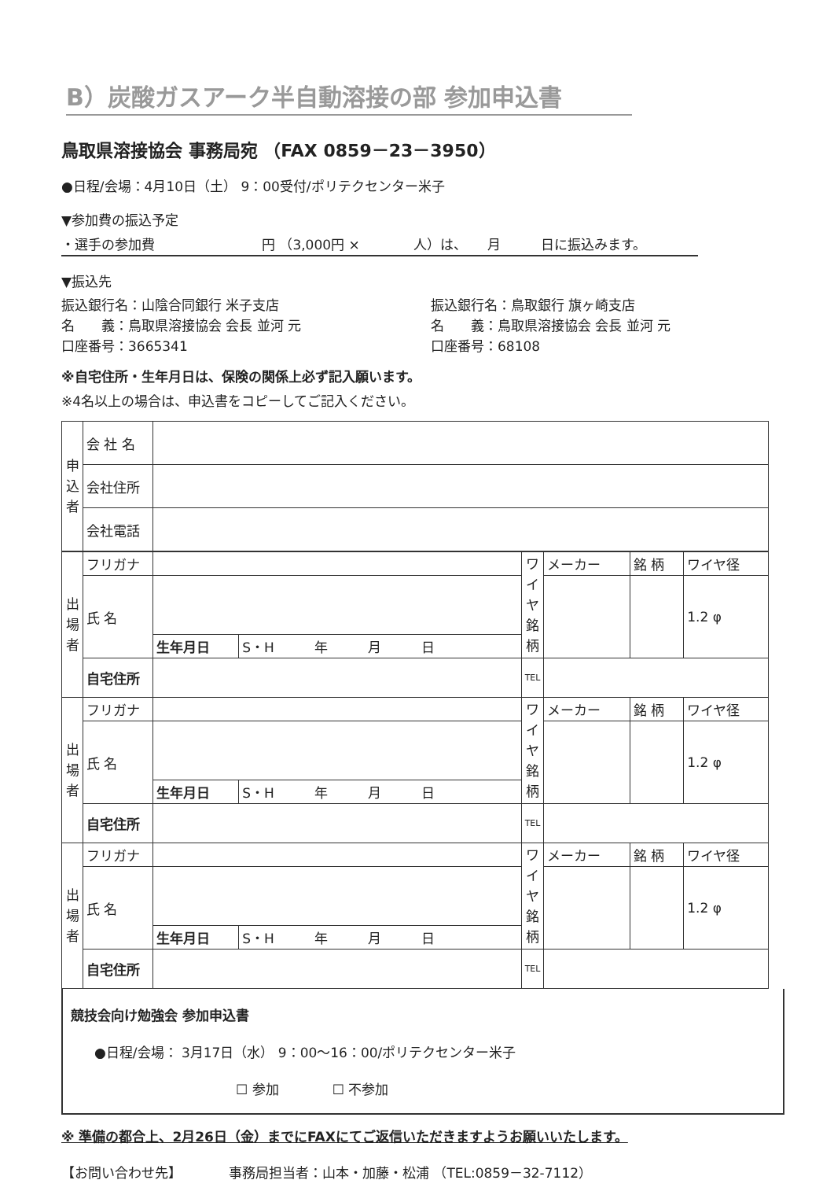B）炭酸ガスアーク半自動溶接の部 参加申込書
鳥取県溶接協会 事務局宛 （FAX 0859－23－3950）
●日程/会場：4月10日（土） 9：00受付/ポリテクセンター米子
▼参加費の振込予定
・選手の参加費　　　　　　　　円 （3,000円 ×　　　　人）は、　　月　　　日に振込みます。
▼振込先
振込銀行名：山陰合同銀行 米子支店
名　　義：鳥取県溶接協会 会長 並河 元
口座番号：3665341
振込銀行名：鳥取銀行 旗ヶ崎支店
名　　義：鳥取県溶接協会 会長 並河 元
口座番号：68108
※自宅住所・生年月日は、保険の関係上必ず記入願います。
※4名以上の場合は、申込書をコピーしてご記入ください。
| 申込者 | 会 社 名 | |
| | 会社住所 | |
| | 会社電話 | |
| 出場者 | フリガナ | | | ワイヤ銘柄 | メーカー | 銘 柄 | ワイヤ径 |
| | 氏 名 | | | | | | 1.2 φ |
| | | 生年月日 | S・H 年 月 日 | | | | |
| | 自宅住所 | | | TEL | | | |
| 出場者 | フリガナ | | | ワイヤ銘柄 | メーカー | 銘 柄 | ワイヤ径 |
| | 氏 名 | | | | | | 1.2 φ |
| | | 生年月日 | S・H 年 月 日 | | | | |
| | 自宅住所 | | | TEL | | | |
| 出場者 | フリガナ | | | ワイヤ銘柄 | メーカー | 銘 柄 | ワイヤ径 |
| | 氏 名 | | | | | | 1.2 φ |
| | | 生年月日 | S・H 年 月 日 | | | | |
| | 自宅住所 | | | TEL | | | |
競技会向け勉強会 参加申込書
●日程/会場： 3月17日（水） 9：00～16：00/ポリテクセンター米子
☐ 参加　　　　☐ 不参加
※ 準備の都合上、2月26日（金）までにFAXにてご返信いただきますようお願いいたします。
【お問い合わせ先】　　　　事務局担当者：山本・加藤・松浦 （TEL:0859－32-7112）